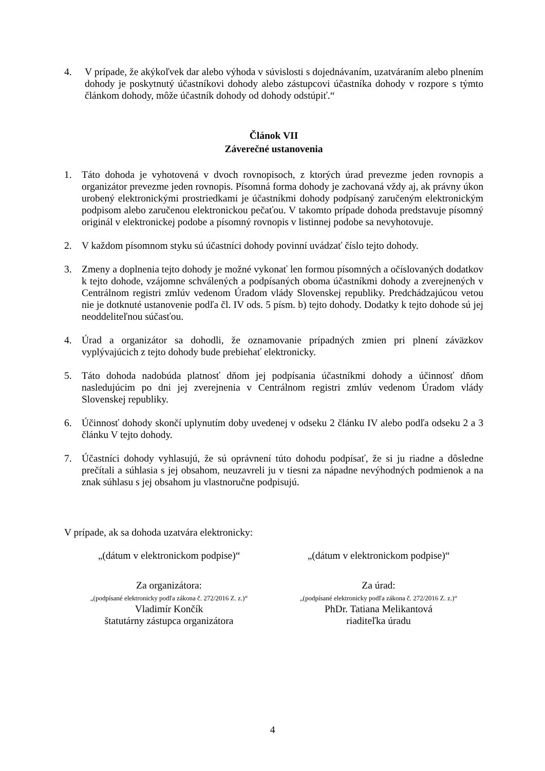4. V prípade, že akýkoľvek dar alebo výhoda v súvislosti s dojednávaním, uzatváraním alebo plnením dohody je poskytnutý účastníkovi dohody alebo zástupcovi účastníka dohody v rozpore s týmto článkom dohody, môže účastník dohody od dohody odstúpiť.“
Článok VII
Záverečné ustanovenia
1. Táto dohoda je vyhotovená v dvoch rovnopisoch, z ktorých úrad prevezme jeden rovnopis a organizátor prevezme jeden rovnopis. Písomná forma dohody je zachovaná vždy aj, ak právny úkon urobený elektronickými prostriedkami je účastníkmi dohody podpísaný zaručeným elektronickým podpisom alebo zaručenou elektronickou pečaťou. V takomto prípade dohoda predstavuje písomný originál v elektronickej podobe a písomný rovnopis v listinnej podobe sa nevyhotovuje.
2. V každom písomnom styku sú účastníci dohody povinní uvádzať číslo tejto dohody.
3. Zmeny a doplnenia tejto dohody je možné vykonať len formou písomných a očíslovaných dodatkov k tejto dohode, vzájomne schválených a podpísaných oboma účastníkmi dohody a zverejnených v Centrálnom registri zmlúv vedenom Úradom vlády Slovenskej republiky. Predchádzajúcou vetou nie je dotknuté ustanovenie podľa čl. IV ods. 5 písm. b) tejto dohody. Dodatky k tejto dohode sú jej neoddeliteľnou súčasťou.
4. Úrad a organizátor sa dohodli, že oznamovanie prípadných zmien pri plnení záväzkov vyplývajúcich z tejto dohody bude prebiehať elektronicky.
5. Táto dohoda nadobúda platnosť dňom jej podpísania účastníkmi dohody a účinnosť dňom nasledujúcim po dni jej zverejnenia v Centrálnom registri zmlúv vedenom Úradom vlády Slovenskej republiky.
6. Účinnosť dohody skončí uplynutím doby uvedenej v odseku 2 článku IV alebo podľa odseku 2 a 3 článku V tejto dohody.
7. Účastníci dohody vyhlasujú, že sú oprávnení túto dohodu podpísať, že si ju riadne a dôsledne prečítali a súhlasia s jej obsahom, neuzavreli ju v tiesni za nápadne nevýhodných podmienok a na znak súhlasu s jej obsahom ju vlastnoručne podpisujú.
V prípade, ak sa dohoda uzatvára elektronicky:
„(dátum v elektronickom podpise)“
„(dátum v elektronickom podpise)“
Za organizátora:
„(podpísané elektronicky podľa zákona č. 272/2016 Z. z.)“
Vladimír Končík
štatutárny zástupca organizátora
Za úrad:
„(podpísané elektronicky podľa zákona č. 272/2016 Z. z.)“
PhDr. Tatiana Melikantová
riaditeľka úradu
4